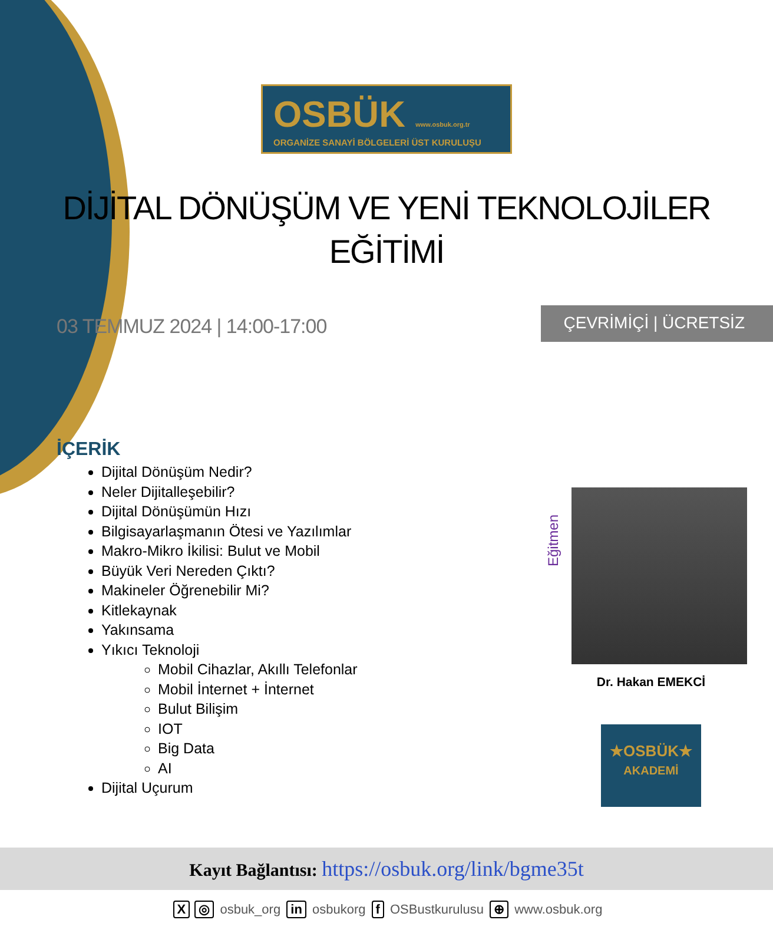OSBÜK www.osbuk.org.tr
ORGANİZE SANAYİ BÖLGELERİ ÜST KURULUŞU
DİJİTAL DÖNÜŞÜM VE YENİ TEKNOLOJİLER
EĞİTİMİ
03 TEMMUZ 2024 | 14:00-17:00
ÇEVRİMİÇİ | ÜCRETSİZ
İÇERİK
Dijital Dönüşüm Nedir?
Neler Dijitalleşebilir?
Dijital Dönüşümün Hızı
Bilgisayarlaşmanın Ötesi ve Yazılımlar
Makro-Mikro İkilisi: Bulut ve Mobil
Büyük Veri Nereden Çıktı?
Makineler Öğrenebilir Mi?
Kitlekaynak
Yakınsama
Yıkıcı Teknoloji
Mobil Cihazlar, Akıllı Telefonlar
Mobil İnternet + İnternet
Bulut Bilişim
IOT
Big Data
AI
Dijital Uçurum
Eğitmen
Dr. Hakan EMEKCİ
★OSBÜK★
AKADEMİ
Kayıt Bağlantısı: https://osbuk.org/link/bgme35t
X ◎ osbuk_org in osbukorg f OSBustkurulusu ⊕ www.osbuk.org